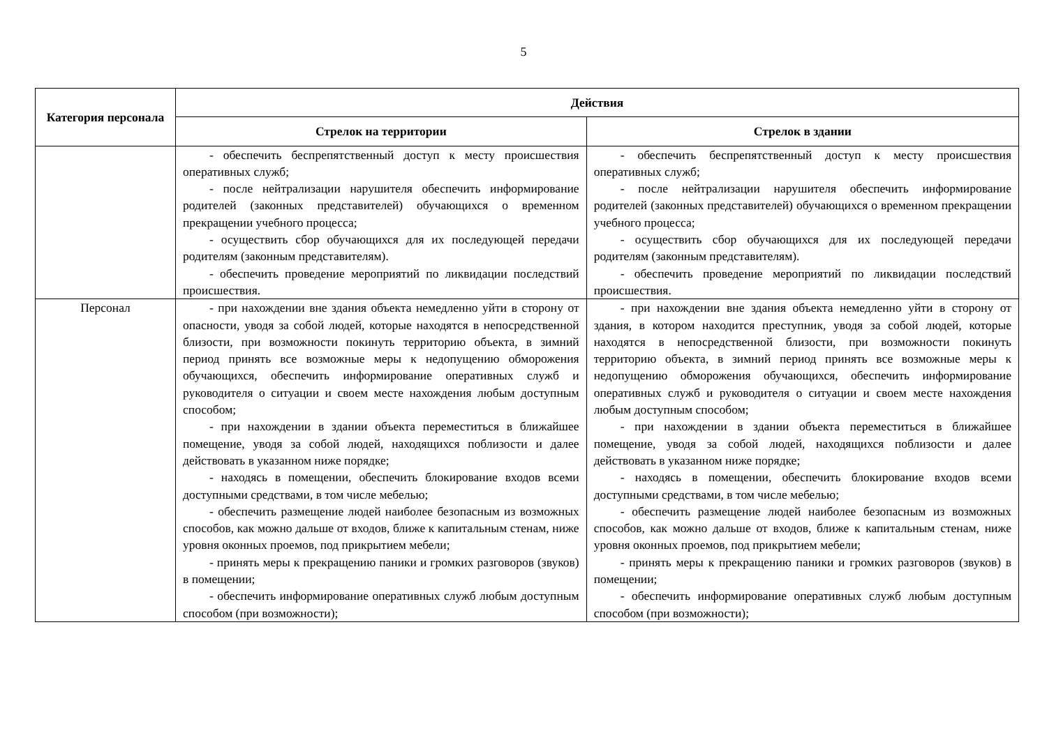5
| Категория персонала | Действия | |
| --- | --- | --- |
| | Стрелок на территории | Стрелок в здании |
| | - обеспечить беспрепятственный доступ к месту происшествия оперативных служб; - после нейтрализации нарушителя обеспечить информирование родителей (законных представителей) обучающихся о временном прекращении учебного процесса; - осуществить сбор обучающихся для их последующей передачи родителям (законным представителям). - обеспечить проведение мероприятий по ликвидации последствий происшествия. | - обеспечить беспрепятственный доступ к месту происшествия оперативных служб; - после нейтрализации нарушителя обеспечить информирование родителей (законных представителей) обучающихся о временном прекращении учебного процесса; - осуществить сбор обучающихся для их последующей передачи родителям (законным представителям). - обеспечить проведение мероприятий по ликвидации последствий происшествия. |
| Персонал | - при нахождении вне здания объекта немедленно уйти в сторону от опасности, уводя за собой людей, которые находятся в непосредственной близости, при возможности покинуть территорию объекта, в зимний период принять все возможные меры к недопущению обморожения обучающихся, обеспечить информирование оперативных служб и руководителя о ситуации и своем месте нахождения любым доступным способом; - при нахождении в здании объекта переместиться в ближайшее помещение, уводя за собой людей, находящихся поблизости и далее действовать в указанном ниже порядке; - находясь в помещении, обеспечить блокирование входов всеми доступными средствами, в том числе мебелью; - обеспечить размещение людей наиболее безопасным из возможных способов, как можно дальше от входов, ближе к капитальным стенам, ниже уровня оконных проемов, под прикрытием мебели; - принять меры к прекращению паники и громких разговоров (звуков) в помещении; - обеспечить информирование оперативных служб любым доступным способом (при возможности); | - при нахождении вне здания объекта немедленно уйти в сторону от здания, в котором находится преступник, уводя за собой людей, которые находятся в непосредственной близости, при возможности покинуть территорию объекта, в зимний период принять все возможные меры к недопущению обморожения обучающихся, обеспечить информирование оперативных служб и руководителя о ситуации и своем месте нахождения любым доступным способом; - при нахождении в здании объекта переместиться в ближайшее помещение, уводя за собой людей, находящихся поблизости и далее действовать в указанном ниже порядке; - находясь в помещении, обеспечить блокирование входов всеми доступными средствами, в том числе мебелью; - обеспечить размещение людей наиболее безопасным из возможных способов, как можно дальше от входов, ближе к капитальным стенам, ниже уровня оконных проемов, под прикрытием мебели; - принять меры к прекращению паники и громких разговоров (звуков) в помещении; - обеспечить информирование оперативных служб любым доступным способом (при возможности); |